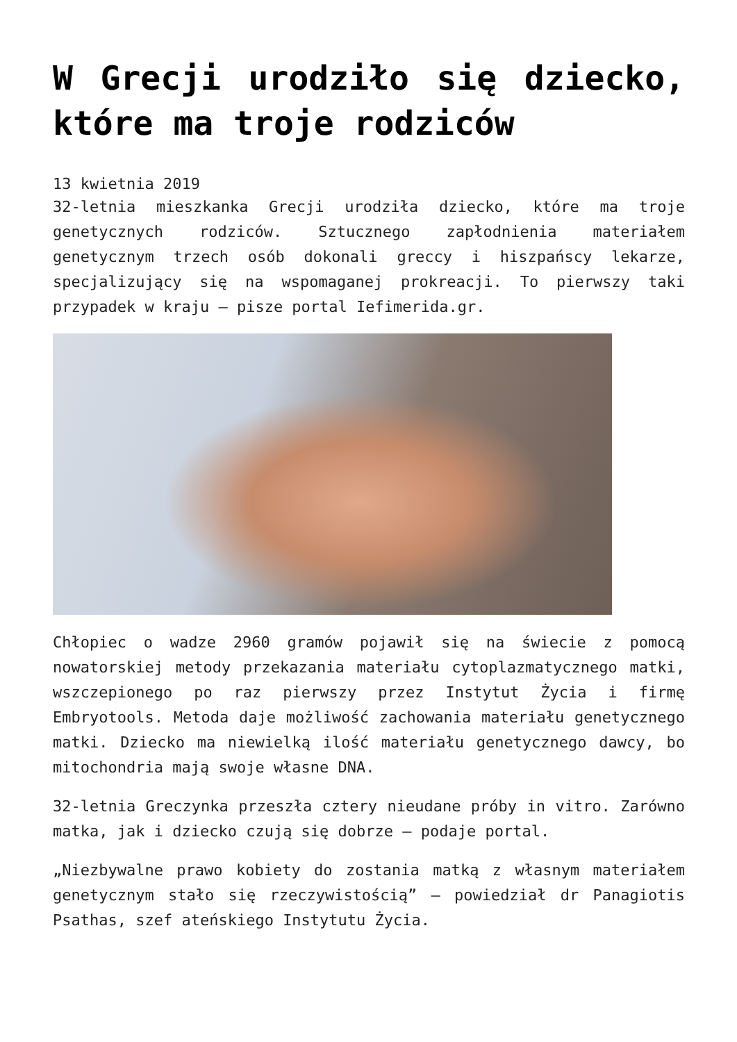W Grecji urodziło się dziecko, które ma troje rodziców
13 kwietnia 2019
32-letnia mieszkanka Grecji urodziła dziecko, które ma troje genetycznych rodziców. Sztucznego zapłodnienia materiałem genetycznym trzech osób dokonali greccy i hiszpańscy lekarze, specjalizujący się na wspomaganej prokreacji. To pierwszy taki przypadek w kraju – pisze portal Iefimerida.gr.
Chłopiec o wadze 2960 gramów pojawił się na świecie z pomocą nowatorskiej metody przekazania materiału cytoplazmatycznego matki, wszczepionego po raz pierwszy przez Instytut Życia i firmę Embryotools. Metoda daje możliwość zachowania materiału genetycznego matki. Dziecko ma niewielką ilość materiału genetycznego dawcy, bo mitochondria mają swoje własne DNA.
32-letnia Greczynka przeszła cztery nieudane próby in vitro. Zarówno matka, jak i dziecko czują się dobrze – podaje portal.
„Niezbywalne prawo kobiety do zostania matką z własnym materiałem genetycznym stało się rzeczywistością” – powiedział dr Panagiotis Psathas, szef ateńskiego Instytutu Życia.